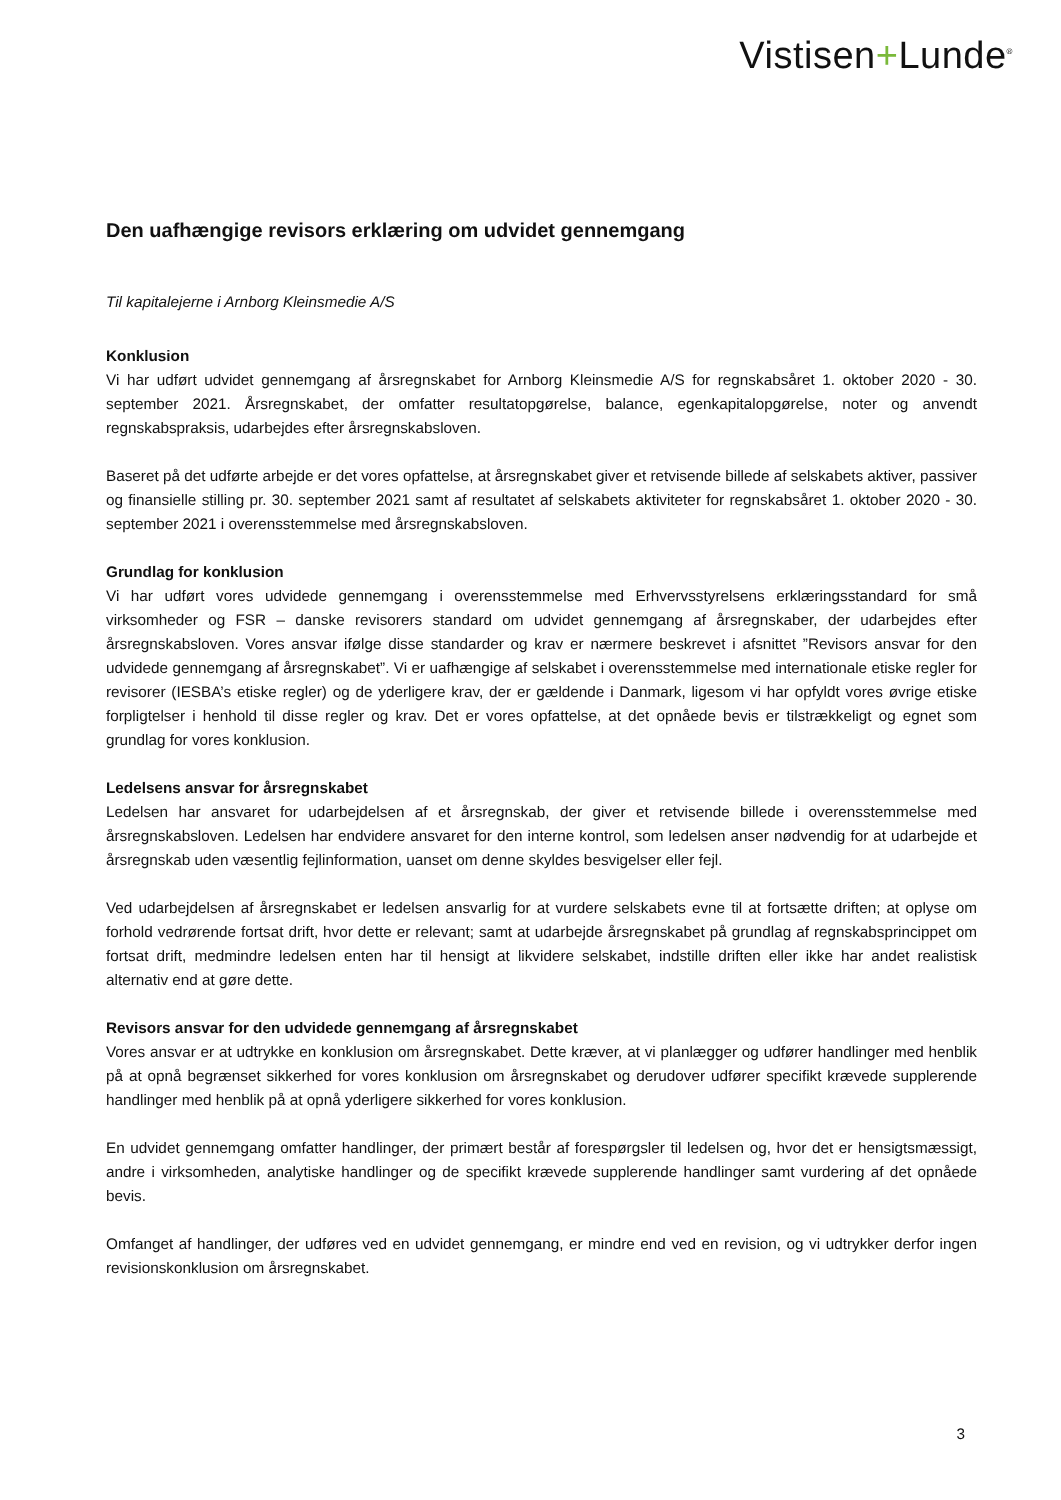Vistisen+Lunde<sup>®</sup>
Den uafhængige revisors erklæring om udvidet gennemgang
Til kapitalejerne i Arnborg Kleinsmedie A/S
Konklusion
Vi har udført udvidet gennemgang af årsregnskabet for Arnborg Kleinsmedie A/S for regnskabsåret 1. oktober 2020 - 30. september 2021. Årsregnskabet, der omfatter resultatopgørelse, balance, egenkapitalopgørelse, noter og anvendt regnskabspraksis, udarbejdes efter årsregnskabsloven.
Baseret på det udførte arbejde er det vores opfattelse, at årsregnskabet giver et retvisende billede af selskabets aktiver, passiver og finansielle stilling pr. 30. september 2021 samt af resultatet af selskabets aktiviteter for regnskabsåret 1. oktober 2020 - 30. september 2021 i overensstemmelse med årsregnskabsloven.
Grundlag for konklusion
Vi har udført vores udvidede gennemgang i overensstemmelse med Erhvervsstyrelsens erklæringsstandard for små virksomheder og FSR – danske revisorers standard om udvidet gennemgang af årsregnskaber, der udarbejdes efter årsregnskabsloven. Vores ansvar ifølge disse standarder og krav er nærmere beskrevet i afsnittet ”Revisors ansvar for den udvidede gennemgang af årsregnskabet”. Vi er uafhængige af selskabet i overensstemmelse med internationale etiske regler for revisorer (IESBA’s etiske regler) og de yderligere krav, der er gældende i Danmark, ligesom vi har opfyldt vores øvrige etiske forpligtelser i henhold til disse regler og krav. Det er vores opfattelse, at det opnåede bevis er tilstrækkeligt og egnet som grundlag for vores konklusion.
Ledelsens ansvar for årsregnskabet
Ledelsen har ansvaret for udarbejdelsen af et årsregnskab, der giver et retvisende billede i overensstemmelse med årsregnskabsloven. Ledelsen har endvidere ansvaret for den interne kontrol, som ledelsen anser nødvendig for at udarbejde et årsregnskab uden væsentlig fejlinformation, uanset om denne skyldes besvigelser eller fejl.
Ved udarbejdelsen af årsregnskabet er ledelsen ansvarlig for at vurdere selskabets evne til at fortsætte driften; at oplyse om forhold vedrørende fortsat drift, hvor dette er relevant; samt at udarbejde årsregnskabet på grundlag af regnskabsprincippet om fortsat drift, medmindre ledelsen enten har til hensigt at likvidere selskabet, indstille driften eller ikke har andet realistisk alternativ end at gøre dette.
Revisors ansvar for den udvidede gennemgang af årsregnskabet
Vores ansvar er at udtrykke en konklusion om årsregnskabet. Dette kræver, at vi planlægger og udfører handlinger med henblik på at opnå begrænset sikkerhed for vores konklusion om årsregnskabet og derudover udfører specifikt krævede supplerende handlinger med henblik på at opnå yderligere sikkerhed for vores konklusion.
En udvidet gennemgang omfatter handlinger, der primært består af forespørgsler til ledelsen og, hvor det er hensigtsmæssigt, andre i virksomheden, analytiske handlinger og de specifikt krævede supplerende handlinger samt vurdering af det opnåede bevis.
Omfanget af handlinger, der udføres ved en udvidet gennemgang, er mindre end ved en revision, og vi udtrykker derfor ingen revisionskonklusion om årsregnskabet.
3